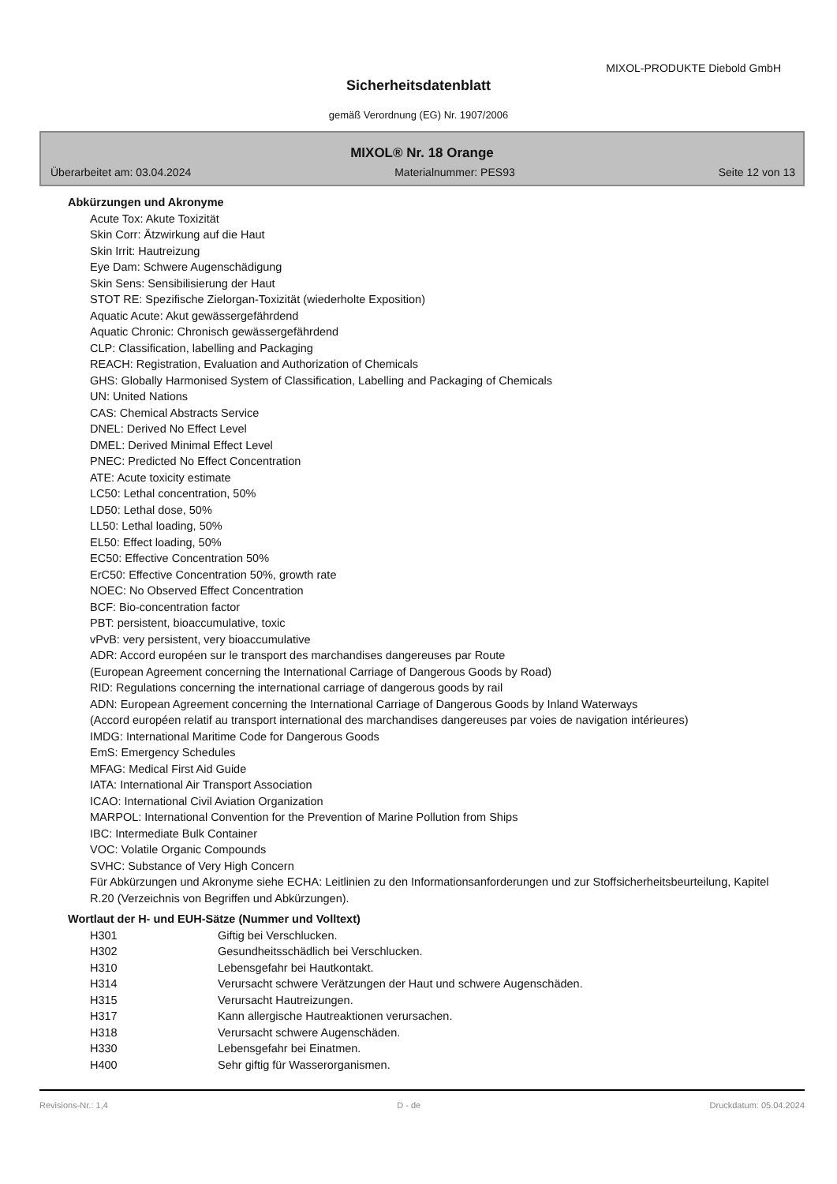MIXOL-PRODUKTE Diebold GmbH
Sicherheitsdatenblatt
gemäß Verordnung (EG) Nr. 1907/2006
MIXOL® Nr. 18 Orange
Überarbeitet am: 03.04.2024 Materialnummer: PES93 Seite 12 von 13
Abkürzungen und Akronyme
Acute Tox: Akute Toxizität
Skin Corr: Ätzwirkung auf die Haut
Skin Irrit: Hautreizung
Eye Dam: Schwere Augenschädigung
Skin Sens: Sensibilisierung der Haut
STOT RE: Spezifische Zielorgan-Toxizität (wiederholte Exposition)
Aquatic Acute: Akut gewässergefährdend
Aquatic Chronic: Chronisch gewässergefährdend
CLP: Classification, labelling and Packaging
REACH: Registration, Evaluation and Authorization of Chemicals
GHS: Globally Harmonised System of Classification, Labelling and Packaging of Chemicals
UN: United Nations
CAS: Chemical Abstracts Service
DNEL: Derived No Effect Level
DMEL: Derived Minimal Effect Level
PNEC: Predicted No Effect Concentration
ATE: Acute toxicity estimate
LC50: Lethal concentration, 50%
LD50: Lethal dose, 50%
LL50: Lethal loading, 50%
EL50: Effect loading, 50%
EC50: Effective Concentration 50%
ErC50: Effective Concentration 50%, growth rate
NOEC: No Observed Effect Concentration
BCF: Bio-concentration factor
PBT: persistent, bioaccumulative, toxic
vPvB: very persistent, very bioaccumulative
ADR: Accord européen sur le transport des marchandises dangereuses par Route
(European Agreement concerning the International Carriage of Dangerous Goods by Road)
RID: Regulations concerning the international carriage of dangerous goods by rail
ADN: European Agreement concerning the International Carriage of Dangerous Goods by Inland Waterways
(Accord européen relatif au transport international des marchandises dangereuses par voies de navigation intérieures)
IMDG: International Maritime Code for Dangerous Goods
EmS: Emergency Schedules
MFAG: Medical First Aid Guide
IATA: International Air Transport Association
ICAO: International Civil Aviation Organization
MARPOL: International Convention for the Prevention of Marine Pollution from Ships
IBC: Intermediate Bulk Container
VOC: Volatile Organic Compounds
SVHC: Substance of Very High Concern
Für Abkürzungen und Akronyme siehe ECHA: Leitlinien zu den Informationsanforderungen und zur Stoffsicherheitsbeurteilung, Kapitel R.20 (Verzeichnis von Begriffen und Abkürzungen).
Wortlaut der H- und EUH-Sätze (Nummer und Volltext)
| H301 | Giftig bei Verschlucken. |
| H302 | Gesundheitsschädlich bei Verschlucken. |
| H310 | Lebensgefahr bei Hautkontakt. |
| H314 | Verursacht schwere Verätzungen der Haut und schwere Augenschäden. |
| H315 | Verursacht Hautreizungen. |
| H317 | Kann allergische Hautreaktionen verursachen. |
| H318 | Verursacht schwere Augenschäden. |
| H330 | Lebensgefahr bei Einatmen. |
| H400 | Sehr giftig für Wasserorganismen. |
Revisions-Nr.: 1,4 D - de Druckdatum: 05.04.2024